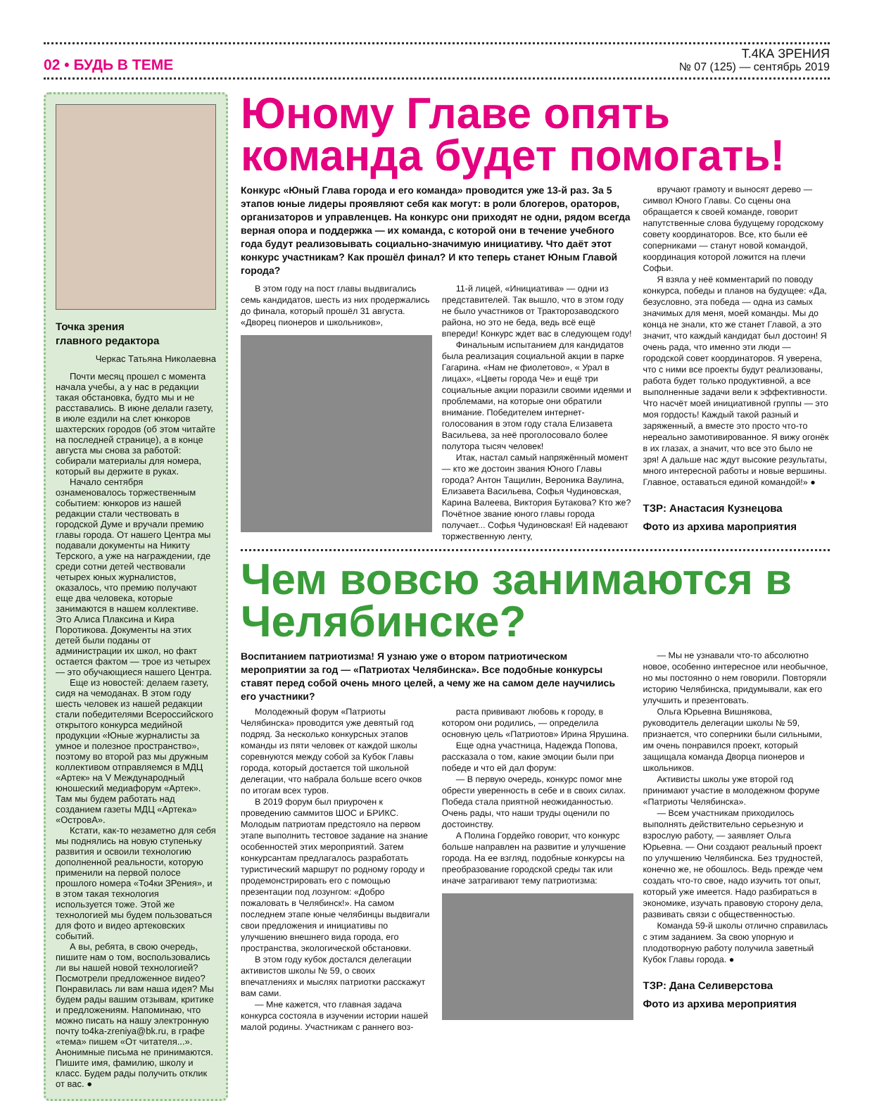02 • БУДЬ В ТЕМЕ
Т.4КА ЗРЕНИЯ
№ 07 (125) — сентябрь 2019
Точка зрения
главного редактора
Черкас Татьяна Николаевна
Почти месяц прошел с момента начала учебы, а у нас в редакции такая обстановка, будто мы и не расставались. В июне делали газету, в июле ездили на слет юнкоров шахтерских городов (об этом читайте на последней странице), а в конце августа мы снова за работой: собирали материалы для номера, который вы держите в руках.
Начало сентября ознаменовалось торжественным событием: юнкоров из нашей редакции стали чествовать в городской Думе и вручали премию главы города. От нашего Центра мы подавали документы на Никиту Терского, а уже на награждении, где среди сотни детей чествовали четырех юных журналистов, оказалось, что премию получают еще два человека, которые занимаются в нашем коллективе. Это Алиса Плаксина и Кира Поротикова. Документы на этих детей были поданы от администрации их школ, но факт остается фактом — трое из четырех — это обучающиеся нашего Центра.
Еще из новостей: делаем газету, сидя на чемоданах. В этом году шесть человек из нашей редакции стали победителями Всероссийского открытого конкурса медийной продукции «Юные журналисты за умное и полезное пространство», поэтому во второй раз мы дружным коллективом отправляемся в МДЦ «Артек» на V Международный юношеский медиафорум «Артек». Там мы будем работать над созданием газеты МДЦ «Артека» «ОстровА».
Кстати, как-то незаметно для себя мы поднялись на новую ступеньку развития и освоили технологию дополненной реальности, которую применили на первой полосе прошлого номера «То4ки ЗРения», и в этом такая технология используется тоже. Этой же технологией мы будем пользоваться для фото и видео артековских событий.
А вы, ребята, в свою очередь, пишите нам о том, воспользовались ли вы нашей новой технологией? Посмотрели предложенное видео? Понравилась ли вам наша идея? Мы будем рады вашим отзывам, критике и предложениям. Напоминаю, что можно писать на нашу электронную почту to4ka-zreniya@bk.ru, в графе «тема» пишем «От читателя...». Анонимные письма не принимаются. Пишите имя, фамилию, школу и класс. Будем рады получить отклик от вас. ●
Юному Главе опять команда будет помогать!
Конкурс «Юный Глава города и его команда» проводится уже 13-й раз. За 5 этапов юные лидеры проявляют себя как могут: в роли блогеров, ораторов, организаторов и управленцев. На конкурс они приходят не одни, рядом всегда верная опора и поддержка — их команда, с которой они в течение учебного года будут реализовывать социально-значимую инициативу. Что даёт этот конкурс участникам? Как прошёл финал? И кто теперь станет Юным Главой города?
В этом году на пост главы выдвигались семь кандидатов, шесть из них продержались до финала, который прошёл 31 августа. «Дворец пионеров и школьников»,
11-й лицей, «Инициатива» — одни из представителей. Так вышло, что в этом году не было участников от Тракторозаводского района, но это не беда, ведь всё ещё впереди! Конкурс ждет вас в следующем году!
Финальным испытанием для кандидатов была реализация социальной акции в парке Гагарина. «Нам не фиолетово», « Урал в лицах», «Цветы города Че» и ещё три социальные акции поразили своими идеями и проблемами, на которые они обратили внимание. Победителем интернет-голосования в этом году стала Елизавета Васильева, за неё проголосовало более полутора тысяч человек!
Итак, настал самый напряжённый момент — кто же достоин звания Юного Главы города? Антон Тащилин, Вероника Ваулина, Елизавета Васильева, Софья Чудиновская, Карина Валеева, Виктория Бутакова? Кто же? Почётное звание юного главы города получает... Софья Чудиновская! Ей надевают торжественную ленту,
вручают грамоту и выносят дерево — символ Юного Главы. Со сцены она обращается к своей команде, говорит напутственные слова будущему городскому совету координаторов. Все, кто были её соперниками — станут новой командой, координация которой ложится на плечи Софьи.
Я взяла у неё комментарий по поводу конкурса, победы и планов на будущее: «Да, безусловно, эта победа — одна из самых значимых для меня, моей команды. Мы до конца не знали, кто же станет Главой, а это значит, что каждый кандидат был достоин! Я очень рада, что именно эти люди — городской совет координаторов. Я уверена, что с ними все проекты будут реализованы, работа будет только продуктивной, а все выполненные задачи вели к эффективности. Что насчёт моей инициативной группы — это моя гордость! Каждый такой разный и заряженный, а вместе это просто что-то нереально замотивированное. Я вижу огонёк в их глазах, а значит, что все это было не зря! А дальше нас ждут высокие результаты, много интересной работы и новые вершины. Главное, оставаться единой командой!» ●
ТЗР: Анастасия Кузнецова
Фото из архива мароприятия
Чем вовсю занимаются в Челябинске?
Воспитанием патриотизма! Я узнаю уже о втором патриотическом мероприятии за год — «Патриотах Челябинска». Все подобные конкурсы ставят перед собой очень много целей, а чему же на самом деле научились его участники?
Молодежный форум «Патриоты Челябинска» проводится уже девятый год подряд. За несколько конкурсных этапов команды из пяти человек от каждой школы соревнуются между собой за Кубок Главы города, который достается той школьной делегации, что набрала больше всего очков по итогам всех туров.
В 2019 форум был приурочен к проведению саммитов ШОС и БРИКС. Молодым патриотам предстояло на первом этапе выполнить тестовое задание на знание особенностей этих мероприятий. Затем конкурсантам предлагалось разработать туристический маршрут по родному городу и продемонстрировать его с помощью презентации под лозунгом: «Добро пожаловать в Челябинск!». На самом последнем этапе юные челябинцы выдвигали свои предложения и инициативы по улучшению внешнего вида города, его пространства, экологической обстановки.
В этом году кубок достался делегации активистов школы № 59, о своих впечатлениях и мыслях патриотки расскажут вам сами.
— Мне кажется, что главная задача конкурса состояла в изучении истории нашей малой родины. Участникам с раннего воз-
раста прививают любовь к городу, в котором они родились, — определила основную цель «Патриотов» Ирина Ярушина.
Еще одна участница, Надежда Попова, рассказала о том, какие эмоции были при победе и что ей дал форум:
— В первую очередь, конкурс помог мне обрести уверенность в себе и в своих силах. Победа стала приятной неожиданностью. Очень рады, что наши труды оценили по достоинству.
А Полина Гордейко говорит, что конкурс больше направлен на развитие и улучшение города. На ее взгляд, подобные конкурсы на преобразование городской среды так или иначе затрагивают тему патриотизма:
— Мы не узнавали что-то абсолютно новое, особенно интересное или необычное, но мы постоянно о нем говорили. Повторяли историю Челябинска, придумывали, как его улучшить и презентовать.
Ольга Юрьевна Вишнякова, руководитель делегации школы № 59, признается, что соперники были сильными, им очень понравился проект, который защищала команда Дворца пионеров и школьников.
Активисты школы уже второй год принимают участие в молодежном форуме «Патриоты Челябинска».
— Всем участникам приходилось выполнять действительно серьезную и взрослую работу, — заявляет Ольга Юрьевна. — Они создают реальный проект по улучшению Челябинска. Без трудностей, конечно же, не обошлось. Ведь прежде чем создать что-то свое, надо изучить тот опыт, который уже имеется. Надо разбираться в экономике, изучать правовую сторону дела, развивать связи с общественностью.
Команда 59-й школы отлично справилась с этим заданием. За свою упорную и плодотворную работу получила заветный Кубок Главы города. ●
ТЗР: Дана Селиверстова
Фото из архива мероприятия